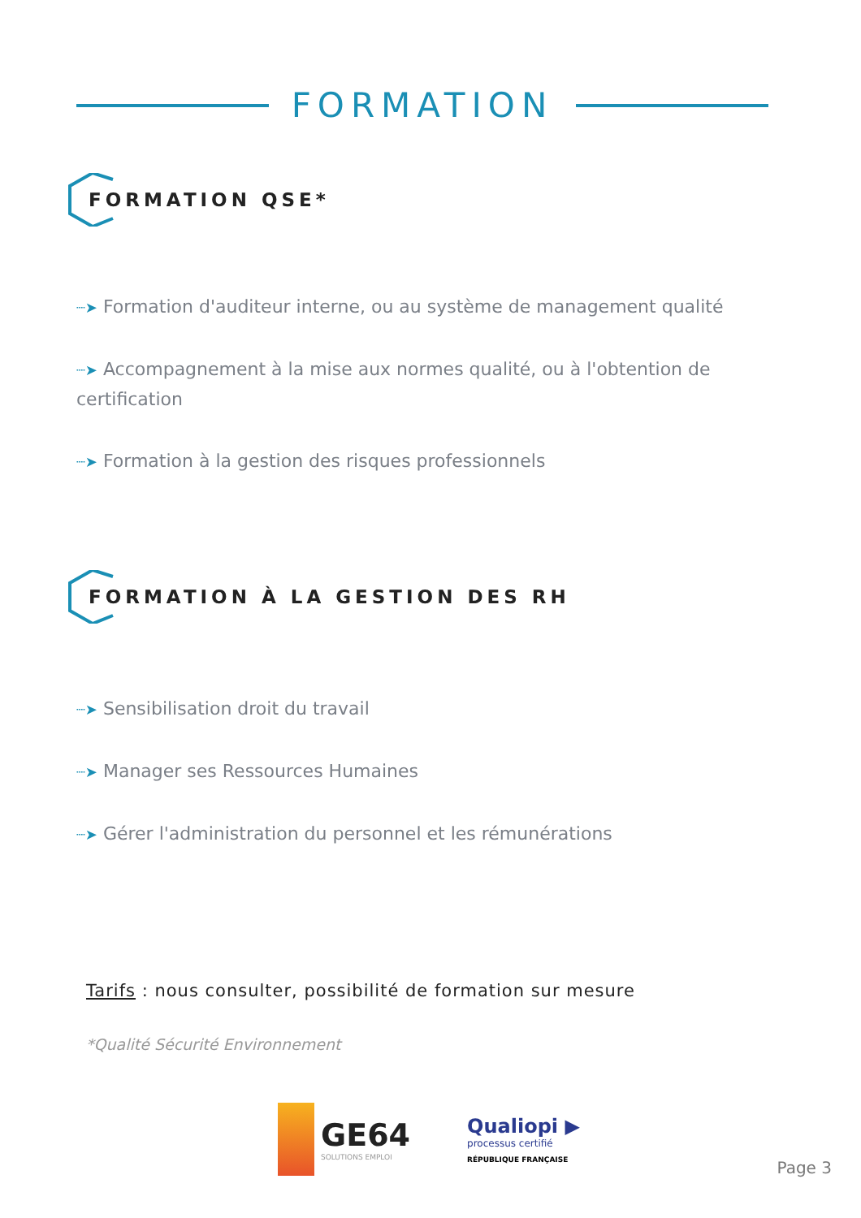FORMATION
FORMATION QSE*
┈➤ Formation d'auditeur interne, ou au système de management qualité
┈➤ Accompagnement à la mise aux normes qualité, ou à l'obtention de certification
┈➤ Formation à la gestion des risques professionnels
FORMATION À LA GESTION DES RH
┈➤ Sensibilisation droit du travail
┈➤ Manager ses Ressources Humaines
┈➤ Gérer l'administration du personnel et les rémunérations
Tarifs : nous consulter, possibilité de formation sur mesure
*Qualité Sécurité Environnement
GE64
SOLUTIONS EMPLOI
Qualiopi ▶
processus certifié
RÉPUBLIQUE FRANÇAISE
Page 3